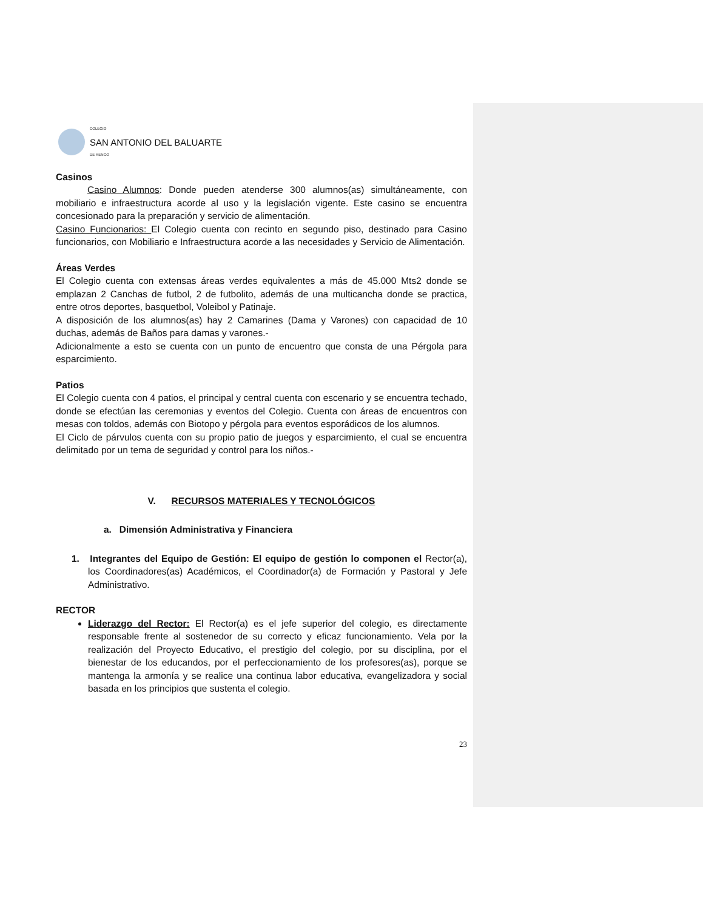COLEGIO
SAN ANTONIO DEL BALUARTE
DE RENGO
Casinos
Casino Alumnos: Donde pueden atenderse 300 alumnos(as) simultáneamente, con mobiliario e infraestructura acorde al uso y la legislación vigente. Este casino se encuentra concesionado para la preparación y servicio de alimentación.
Casino Funcionarios: El Colegio cuenta con recinto en segundo piso, destinado para Casino funcionarios, con Mobiliario e Infraestructura acorde a las necesidades y Servicio de Alimentación.
Áreas Verdes
El Colegio cuenta con extensas áreas verdes equivalentes a más de 45.000 Mts2 donde se emplazan 2 Canchas de futbol, 2 de futbolito, además de una multicancha donde se practica, entre otros deportes, basquetbol, Voleibol y Patinaje.
A disposición de los alumnos(as) hay 2 Camarines (Dama y Varones) con capacidad de 10 duchas, además de Baños para damas y varones.-
Adicionalmente a esto se cuenta con un punto de encuentro que consta de una Pérgola para esparcimiento.
Patios
El Colegio cuenta con 4 patios, el principal y central cuenta con escenario y se encuentra techado, donde se efectúan las ceremonias y eventos del Colegio. Cuenta con áreas de encuentros con mesas con toldos, además con Biotopo y pérgola para eventos esporádicos de los alumnos.
El Ciclo de párvulos cuenta con su propio patio de juegos y esparcimiento, el cual se encuentra delimitado por un tema de seguridad y control para los niños.-
V. RECURSOS MATERIALES Y TECNOLÓGICOS
a. Dimensión Administrativa y Financiera
1. Integrantes del Equipo de Gestión: El equipo de gestión lo componen el Rector(a), los Coordinadores(as) Académicos, el Coordinador(a) de Formación y Pastoral y Jefe Administrativo.
RECTOR
Liderazgo del Rector: El Rector(a) es el jefe superior del colegio, es directamente responsable frente al sostenedor de su correcto y eficaz funcionamiento. Vela por la realización del Proyecto Educativo, el prestigio del colegio, por su disciplina, por el bienestar de los educandos, por el perfeccionamiento de los profesores(as), porque se mantenga la armonía y se realice una continua labor educativa, evangelizadora y social basada en los principios que sustenta el colegio.
23